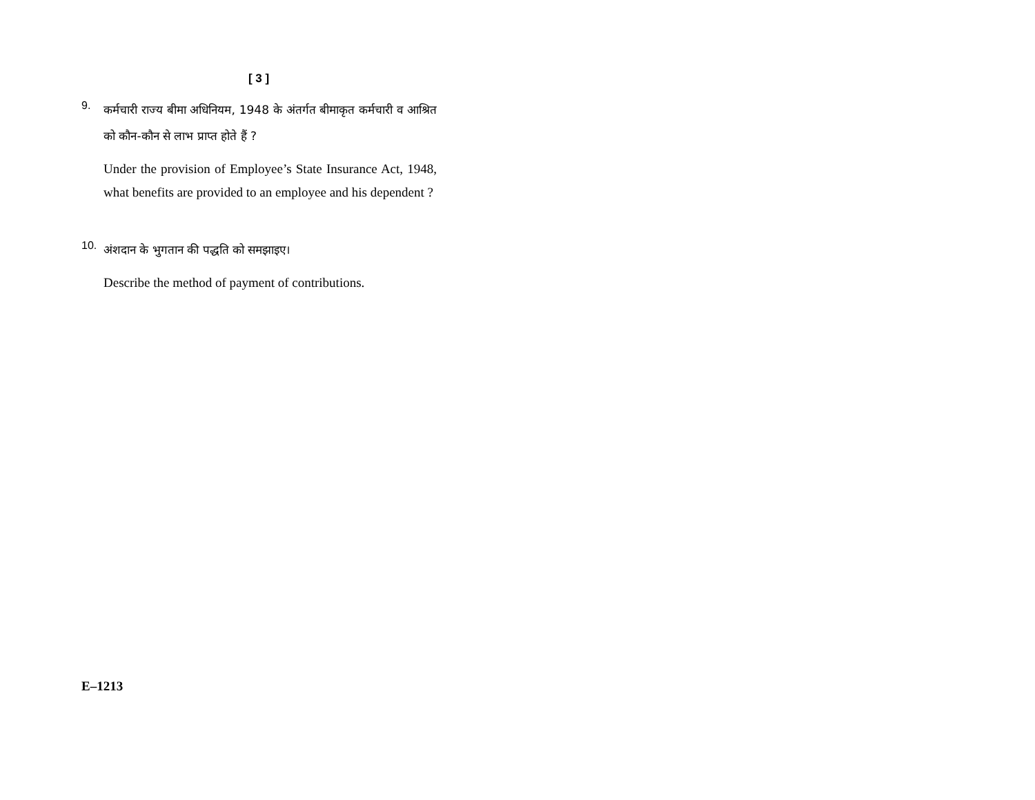[ 3 ]
9.
कर्मचारी राज्य बीमा अधिनियम, 1948 के अंतर्गत बीमाकृत कर्मचारी व आश्रित को कौन-कौन से लाभ प्राप्त होते हैं ?
Under the provision of Employee’s State Insurance Act, 1948, what benefits are provided to an employee and his dependent ?
10.
अंशदान के भुगतान की पद्धति को समझाइए।
Describe the method of payment of contributions.
E–1213